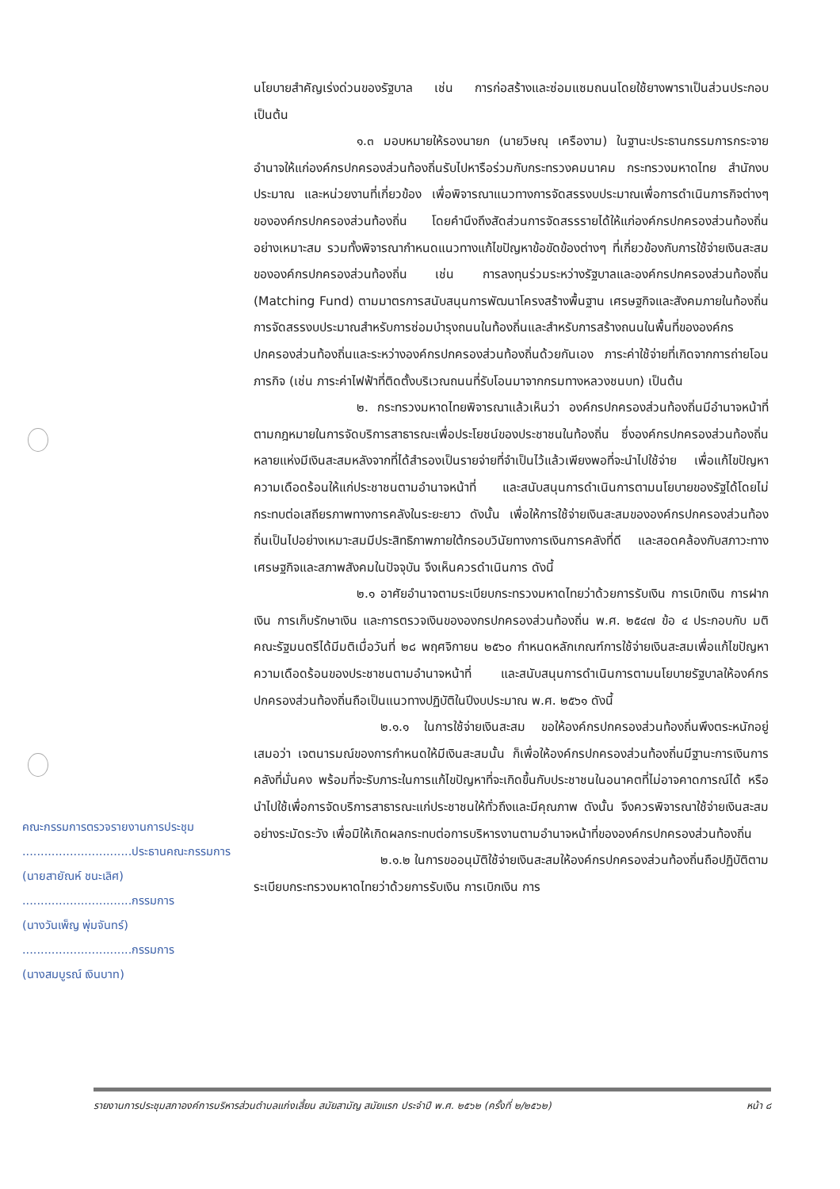นโยบายสำคัญเร่งด่วนของรัฐบาล เช่น การก่อสร้างและซ่อมแซมถนนโดยใช้ยางพาราเป็นส่วนประกอบ เป็นต้น
๑.๓ มอบหมายให้รองนายก (นายวิษณุ เครืองาม) ในฐานะประธานกรรมการกระจายอำนาจให้แก่องค์กรปกครองส่วนท้องถิ่นรับไปหารือร่วมกับกระทรวงคมนาคม กระทรวงมหาดไทย สำนักงบประมาณ และหน่วยงานที่เกี่ยวข้อง เพื่อพิจารณาแนวทางการจัดสรรงบประมาณเพื่อการดำเนินภารกิจต่างๆ ขององค์กรปกครองส่วนท้องถิ่น โดยคำนึงถึงสัดส่วนการจัดสรรรายได้ให้แก่องค์กรปกครองส่วนท้องถิ่นอย่างเหมาะสม รวมทั้งพิจารณากำหนดแนวทางแก้ไขปัญหาข้อขัดข้องต่างๆ ที่เกี่ยวข้องกับการใช้จ่ายเงินสะสมขององค์กรปกครองส่วนท้องถิ่น เช่น การลงทุนร่วมระหว่างรัฐบาลและองค์กรปกครองส่วนท้องถิ่น (Matching Fund) ตามมาตรการสนับสนุนการพัฒนาโครงสร้างพื้นฐาน เศรษฐกิจและสังคมภายในท้องถิ่น การจัดสรรงบประมาณสำหรับการซ่อมบำรุงถนนในท้องถิ่นและสำหรับการสร้างถนนในพื้นที่ขององค์กรปกครองส่วนท้องถิ่นและระหว่างองค์กรปกครองส่วนท้องถิ่นด้วยกันเอง ภาระค่าใช้จ่ายที่เกิดจากการถ่ายโอนภารกิจ (เช่น ภาระค่าไฟฟ้าที่ติดตั้งบริเวณถนนที่รับโอนมาจากกรมทางหลวงชนบท) เป็นต้น
๒. กระทรวงมหาดไทยพิจารณาแล้วเห็นว่า องค์กรปกครองส่วนท้องถิ่นมีอำนาจหน้าที่ตามกฎหมายในการจัดบริการสาธารณะเพื่อประโยชน์ของประชาชนในท้องถิ่น ซึ่งองค์กรปกครองส่วนท้องถิ่นหลายแห่งมีเงินสะสมหลังจากที่ได้สำรองเป็นรายจ่ายที่จำเป็นไว้แล้วเพียงพอที่จะนำไปใช้จ่าย เพื่อแก้ไขปัญหาความเดือดร้อนให้แก่ประชาชนตามอำนาจหน้าที่ และสนับสนุนการดำเนินการตามนโยบายของรัฐได้โดยไม่กระทบต่อเสถียรภาพทางการคลังในระยะยาว ดังนั้น เพื่อให้การใช้จ่ายเงินสะสมขององค์กรปกครองส่วนท้องถิ่นเป็นไปอย่างเหมาะสมมีประสิทธิภาพภายใต้กรอบวินัยทางการเงินการคลังที่ดี และสอดคล้องกับสภาวะทางเศรษฐกิจและสภาพสังคมในปัจจุบัน จึงเห็นควรดำเนินการ ดังนี้
๒.๑ อาศัยอำนาจตามระเบียบกระทรวงมหาดไทยว่าด้วยการรับเงิน การเบิกเงิน การฝากเงิน การเก็บรักษาเงิน และการตรวจเงินขององกรปกครองส่วนท้องถิ่น พ.ศ. ๒๕๔๗ ข้อ ๔ ประกอบกับ มติคณะรัฐมนตรีได้มีมติเมื่อวันที่ ๒๘ พฤศจิกายน ๒๕๖๐ กำหนดหลักเกณฑ์การใช้จ่ายเงินสะสมเพื่อแก้ไขปัญหาความเดือดร้อนของประชาชนตามอำนาจหน้าที่ และสนับสนุนการดำเนินการตามนโยบายรัฐบาลให้องค์กรปกครองส่วนท้องถิ่นถือเป็นแนวทางปฏิบัติในปีงบประมาณ พ.ศ. ๒๕๖๑ ดังนี้
๒.๑.๑ ในการใช้จ่ายเงินสะสม ขอให้องค์กรปกครองส่วนท้องถิ่นพึงตระหนักอยู่เสมอว่า เจตนารมณ์ของการกำหนดให้มีเงินสะสมนั้น ก็เพื่อให้องค์กรปกครองส่วนท้องถิ่นมีฐานะการเงินการคลังที่มั่นคง พร้อมที่จะรับภาระในการแก้ไขปัญหาที่จะเกิดขึ้นกับประชาชนในอนาคตที่ไม่อาจคาดการณ์ได้ หรือนำไปใช้เพื่อการจัดบริการสาธารณะแก่ประชาชนให้ทั่วถึงและมีคุณภาพ ดังนั้น จึงควรพิจารณาใช้จ่ายเงินสะสมอย่างระมัดระวัง เพื่อมิให้เกิดผลกระทบต่อการบริหารงานตามอำนาจหน้าที่ขององค์กรปกครองส่วนท้องถิ่น
๒.๑.๒ ในการขออนุมัติใช้จ่ายเงินสะสมให้องค์กรปกครองส่วนท้องถิ่นถือปฏิบัติตามระเบียบกระทรวงมหาดไทยว่าด้วยการรับเงิน การเบิกเงิน การ
คณะกรรมการตรวจรายงานการประชุม
..............................ประธานคณะกรรมการ
(นายสายัณห์ ชนะเลิศ)
..............................กรรมการ
(นางวันเพ็ญ พุ่มจันทร์)
..............................กรรมการ
(นางสมบูรณ์ เงินบาท)
รายงานการประชุมสภาองค์การบริหารส่วนตำบลแก่งเสี้ยน สมัยสามัญ สมัยแรก ประจำปี พ.ศ. ๒๕๖๒ (ครั้งที่ ๒/๒๕๖๒) หน้า ๘